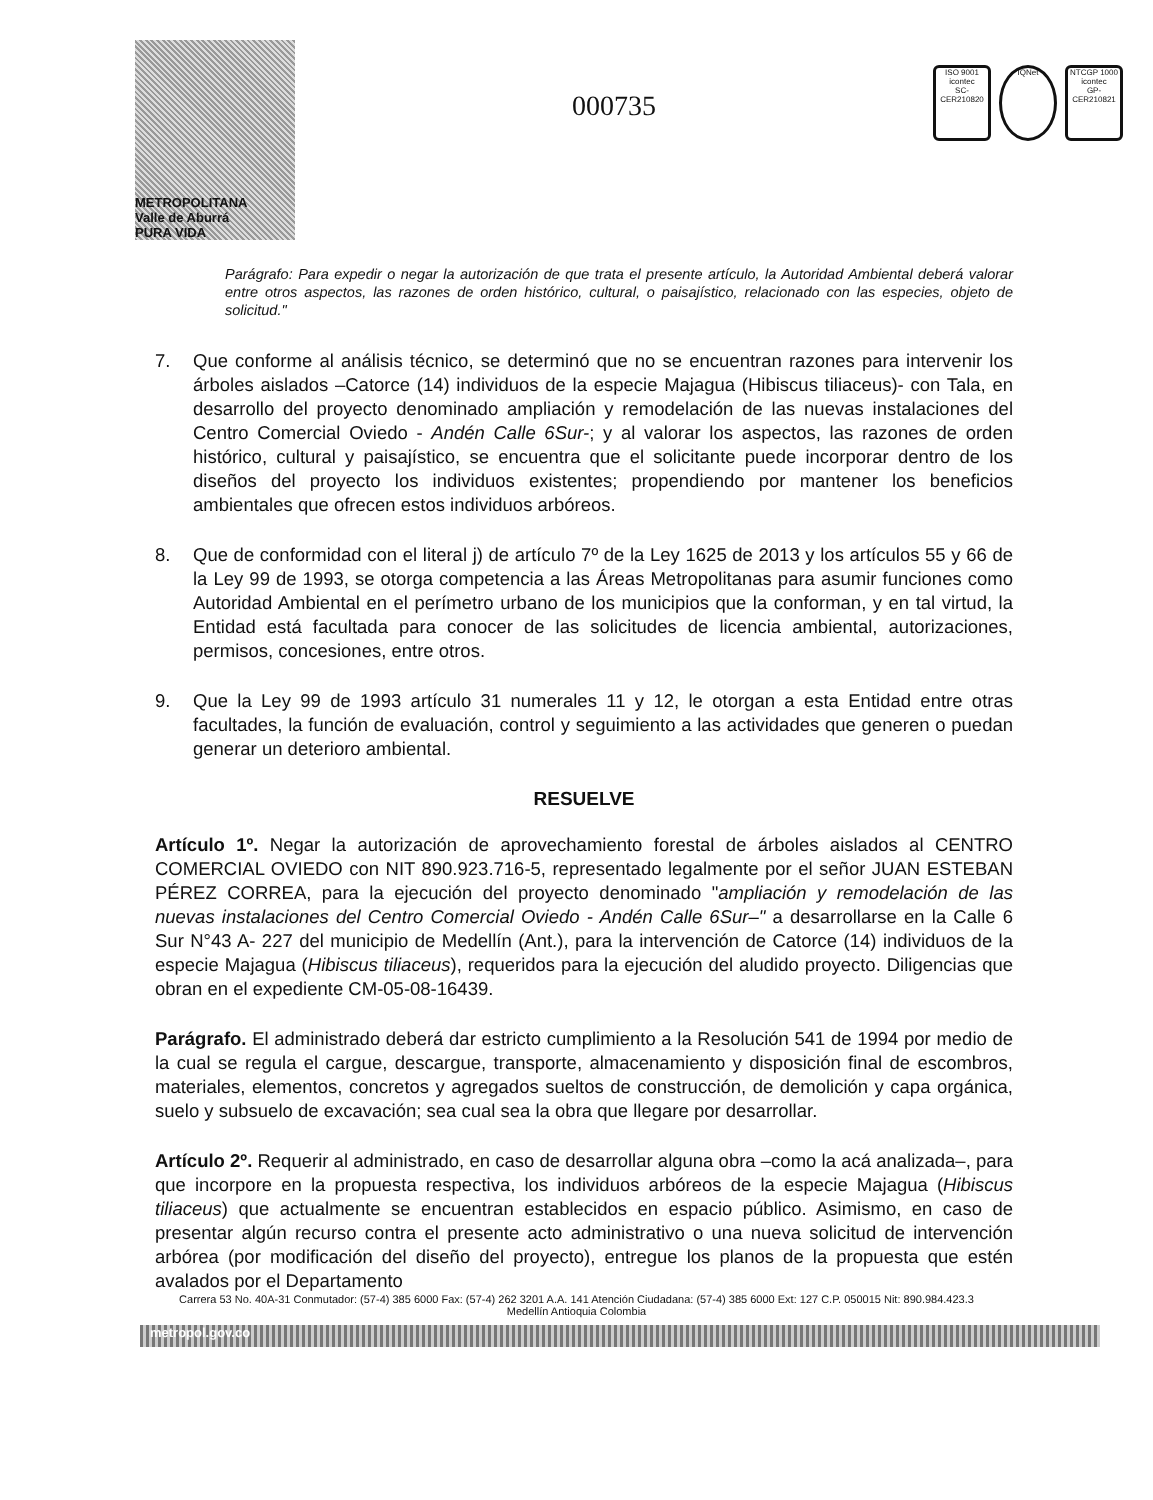METROPOLITANA
Valle de Aburrá
PURA VIDA
000735
ISO 9001
icontec
SC-CER210820
IQNet NTCGP 1000
icontec
GP-CER210821
Parágrafo: Para expedir o negar la autorización de que trata el presente artículo, la Autoridad Ambiental deberá valorar entre otros aspectos, las razones de orden histórico, cultural, o paisajístico, relacionado con las especies, objeto de solicitud."
7. Que conforme al análisis técnico, se determinó que no se encuentran razones para intervenir los árboles aislados –Catorce (14) individuos de la especie Majagua (Hibiscus tiliaceus)- con Tala, en desarrollo del proyecto denominado ampliación y remodelación de las nuevas instalaciones del Centro Comercial Oviedo - Andén Calle 6Sur-; y al valorar los aspectos, las razones de orden histórico, cultural y paisajístico, se encuentra que el solicitante puede incorporar dentro de los diseños del proyecto los individuos existentes; propendiendo por mantener los beneficios ambientales que ofrecen estos individuos arbóreos.
8. Que de conformidad con el literal j) de artículo 7º de la Ley 1625 de 2013 y los artículos 55 y 66 de la Ley 99 de 1993, se otorga competencia a las Áreas Metropolitanas para asumir funciones como Autoridad Ambiental en el perímetro urbano de los municipios que la conforman, y en tal virtud, la Entidad está facultada para conocer de las solicitudes de licencia ambiental, autorizaciones, permisos, concesiones, entre otros.
9. Que la Ley 99 de 1993 artículo 31 numerales 11 y 12, le otorgan a esta Entidad entre otras facultades, la función de evaluación, control y seguimiento a las actividades que generen o puedan generar un deterioro ambiental.
RESUELVE
Artículo 1º. Negar la autorización de aprovechamiento forestal de árboles aislados al CENTRO COMERCIAL OVIEDO con NIT 890.923.716-5, representado legalmente por el señor JUAN ESTEBAN PÉREZ CORREA, para la ejecución del proyecto denominado "ampliación y remodelación de las nuevas instalaciones del Centro Comercial Oviedo - Andén Calle 6Sur–" a desarrollarse en la Calle 6 Sur N°43 A- 227 del municipio de Medellín (Ant.), para la intervención de Catorce (14) individuos de la especie Majagua (Hibiscus tiliaceus), requeridos para la ejecución del aludido proyecto. Diligencias que obran en el expediente CM-05-08-16439.
Parágrafo. El administrado deberá dar estricto cumplimiento a la Resolución 541 de 1994 por medio de la cual se regula el cargue, descargue, transporte, almacenamiento y disposición final de escombros, materiales, elementos, concretos y agregados sueltos de construcción, de demolición y capa orgánica, suelo y subsuelo de excavación; sea cual sea la obra que llegare por desarrollar.
Artículo 2º. Requerir al administrado, en caso de desarrollar alguna obra –como la acá analizada–, para que incorpore en la propuesta respectiva, los individuos arbóreos de la especie Majagua (Hibiscus tiliaceus) que actualmente se encuentran establecidos en espacio público. Asimismo, en caso de presentar algún recurso contra el presente acto administrativo o una nueva solicitud de intervención arbórea (por modificación del diseño del proyecto), entregue los planos de la propuesta que estén avalados por el Departamento
Carrera 53 No. 40A-31 Conmutador: (57-4) 385 6000 Fax: (57-4) 262 3201 A.A. 141 Atención Ciudadana: (57-4) 385 6000 Ext: 127 C.P. 050015 Nit: 890.984.423.3
Medellín Antioquia Colombia
metropol.gov.co